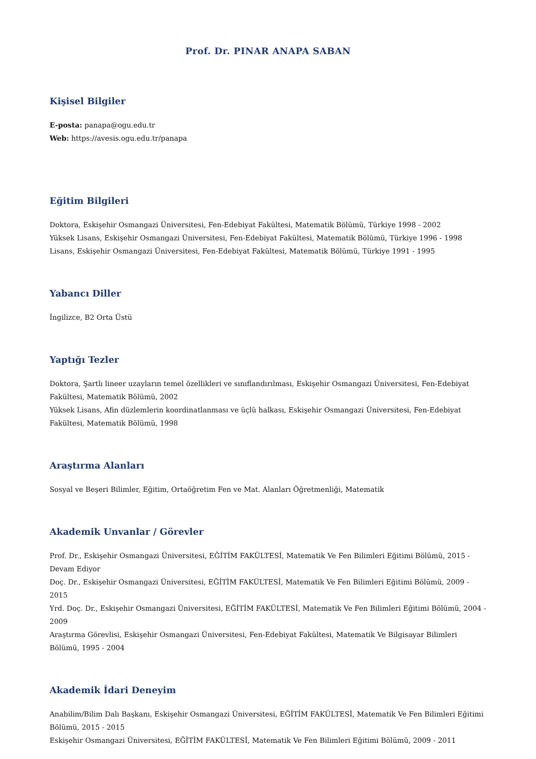Prof. Dr. PINAR ANAPA SABAN
Kişisel Bilgiler
E-posta: panapa@ogu.edu.tr
Web: https://avesis.ogu.edu.tr/panapa
Eğitim Bilgileri
Doktora, Eskişehir Osmangazi Üniversitesi, Fen-Edebiyat Fakültesi, Matematik Bölümü, Türkiye 1998 - 2002
Yüksek Lisans, Eskişehir Osmangazi Üniversitesi, Fen-Edebiyat Fakültesi, Matematik Bölümü, Türkiye 1996 - 1998
Lisans, Eskişehir Osmangazi Üniversitesi, Fen-Edebiyat Fakültesi, Matematik Bölümü, Türkiye 1991 - 1995
Yabancı Diller
İngilizce, B2 Orta Üstü
Yaptığı Tezler
Doktora, Şartlı lineer uzayların temel özellikleri ve sınıflandırılması, Eskişehir Osmangazi Üniversitesi, Fen-Edebiyat Fakültesi, Matematik Bölümü, 2002
Yüksek Lisans, Afin düzlemlerin koordinatlanması ve üçlü halkası, Eskişehir Osmangazi Üniversitesi, Fen-Edebiyat Fakültesi, Matematik Bölümü, 1998
Araştırma Alanları
Sosyal ve Beşeri Bilimler, Eğitim, Ortaöğretim Fen ve Mat. Alanları Öğretmenliği, Matematik
Akademik Unvanlar / Görevler
Prof. Dr., Eskişehir Osmangazi Üniversitesi, EĞİTİM FAKÜLTESİ, Matematik Ve Fen Bilimleri Eğitimi Bölümü, 2015 - Devam Ediyor
Doç. Dr., Eskişehir Osmangazi Üniversitesi, EĞİTİM FAKÜLTESİ, Matematik Ve Fen Bilimleri Eğitimi Bölümü, 2009 - 2015
Yrd. Doç. Dr., Eskişehir Osmangazi Üniversitesi, EĞİTİM FAKÜLTESİ, Matematik Ve Fen Bilimleri Eğitimi Bölümü, 2004 - 2009
Araştırma Görevlisi, Eskişehir Osmangazi Üniversitesi, Fen-Edebiyat Fakültesi, Matematik Ve Bilgisayar Bilimleri Bölümü, 1995 - 2004
Akademik İdari Deneyim
Anabilim/Bilim Dalı Başkanı, Eskişehir Osmangazi Üniversitesi, EĞİTİM FAKÜLTESİ, Matematik Ve Fen Bilimleri Eğitimi Bölümü, 2015 - 2015
Eskişehir Osmangazi Üniversitesi, EĞİTİM FAKÜLTESİ, Matematik Ve Fen Bilimleri Eğitimi Bölümü, 2009 - 2011